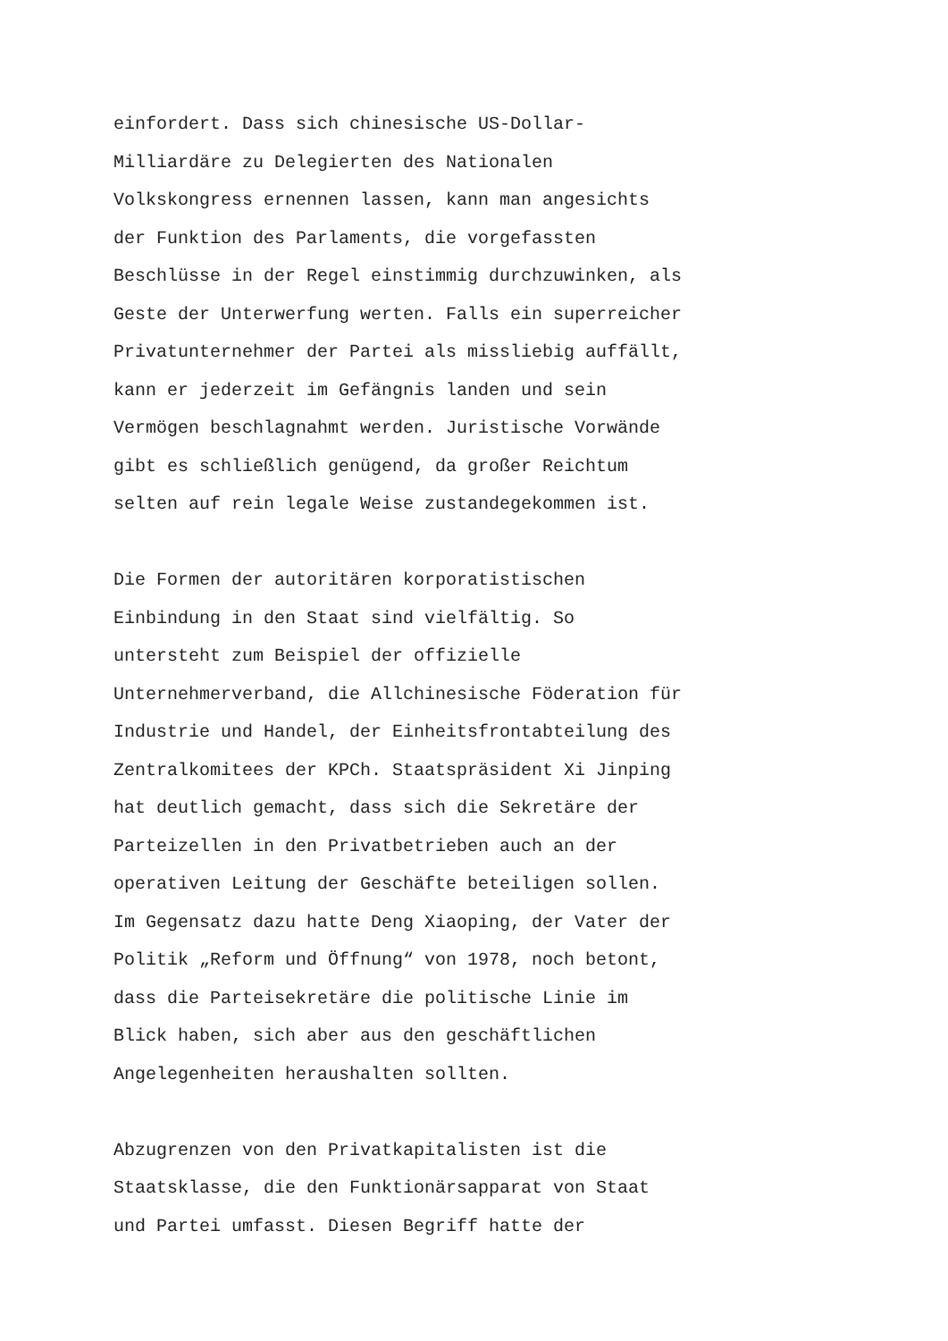einfordert. Dass sich chinesische US-Dollar-
Milliardäre zu Delegierten des Nationalen
Volkskongress ernennen lassen, kann man angesichts
der Funktion des Parlaments, die vorgefassten
Beschlüsse in der Regel einstimmig durchzuwinken, als
Geste der Unterwerfung werten. Falls ein superreicher
Privatunternehmer der Partei als missliebig auffällt,
kann er jederzeit im Gefängnis landen und sein
Vermögen beschlagnahmt werden. Juristische Vorwände
gibt es schließlich genügend, da großer Reichtum
selten auf rein legale Weise zustandegekommen ist.
Die Formen der autoritären korporatistischen
Einbindung in den Staat sind vielfältig. So
untersteht zum Beispiel der offizielle
Unternehmerverband, die Allchinesische Föderation für
Industrie und Handel, der Einheitsfrontabteilung des
Zentralkomitees der KPCh. Staatspräsident Xi Jinping
hat deutlich gemacht, dass sich die Sekretäre der
Parteizellen in den Privatbetrieben auch an der
operativen Leitung der Geschäfte beteiligen sollen.
Im Gegensatz dazu hatte Deng Xiaoping, der Vater der
Politik „Reform und Öffnung“ von 1978, noch betont,
dass die Parteisekretäre die politische Linie im
Blick haben, sich aber aus den geschäftlichen
Angelegenheiten heraushalten sollten.
Abzugrenzen von den Privatkapitalisten ist die
Staatsklasse, die den Funktionärsapparat von Staat
und Partei umfasst. Diesen Begriff hatte der